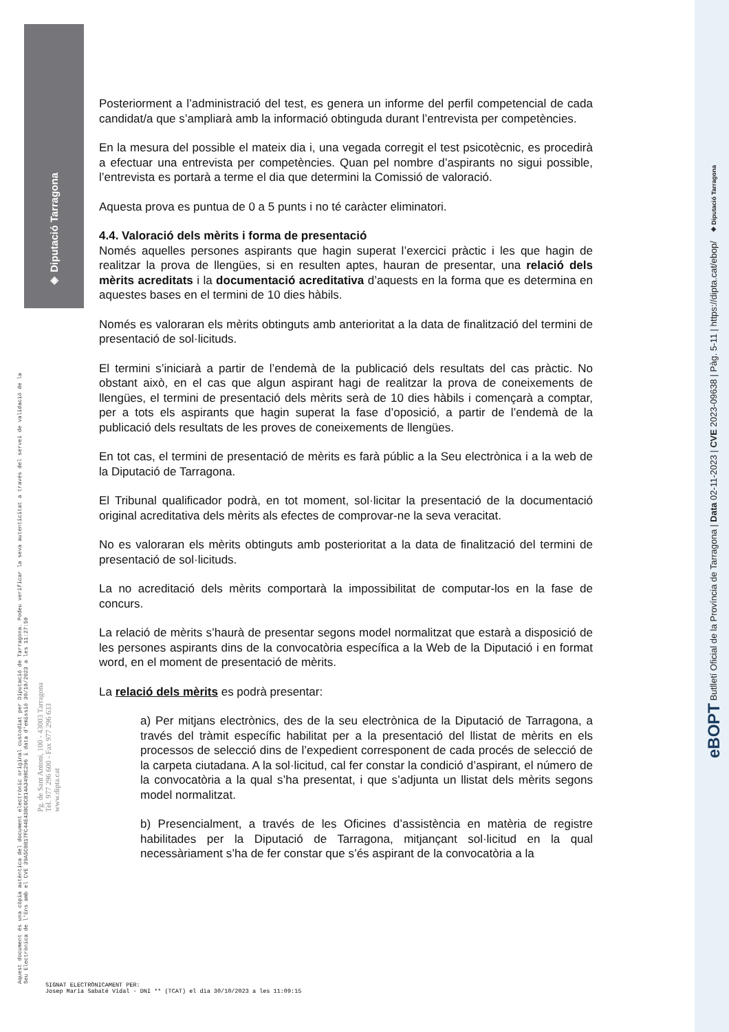◈ Diputació Tarragona
Aquest document és una còpia autèntica del document electrònic original custodiat per Diputació de Tarragona. Podeu verificar la seva autenticitat a través del servei de validació de la Seu Electrònica de l'Ens amb el CVE 39A5CBB17FC44E43BC0C814A3498C296 i data d'emissió 30/10/2023 a les 11:27:50
Pg. de Sant Antoni, 100 - 43003 Tarragona
Tel. 977 296 600 - Fax 977 296 633
www.dipta.cat
Posteriorment a l’administració del test, es genera un informe del perfil competencial de cada candidat/a que s’ampliarà amb la informació obtinguda durant l’entrevista per competències.
En la mesura del possible el mateix dia i, una vegada corregit el test psicotècnic, es procedirà a efectuar una entrevista per competències. Quan pel nombre d’aspirants no sigui possible, l’entrevista es portarà a terme el dia que determini la Comissió de valoració.
Aquesta prova es puntua de 0 a 5 punts i no té caràcter eliminatori.
4.4. Valoració dels mèrits i forma de presentació
Només aquelles persones aspirants que hagin superat l’exercici pràctic i les que hagin de realitzar la prova de llengües, si en resulten aptes, hauran de presentar, una relació dels mèrits acreditats i la documentació acreditativa d’aquests en la forma que es determina en aquestes bases en el termini de 10 dies hàbils.
Només es valoraran els mèrits obtinguts amb anterioritat a la data de finalització del termini de presentació de sol·licituds.
El termini s’iniciarà a partir de l’endemà de la publicació dels resultats del cas pràctic. No obstant això, en el cas que algun aspirant hagi de realitzar la prova de coneixements de llengües, el termini de presentació dels mèrits serà de 10 dies hàbils i començarà a comptar, per a tots els aspirants que hagin superat la fase d’oposició, a partir de l’endemà de la publicació dels resultats de les proves de coneixements de llengües.
En tot cas, el termini de presentació de mèrits es farà públic a la Seu electrònica i a la web de la Diputació de Tarragona.
El Tribunal qualificador podrà, en tot moment, sol·licitar la presentació de la documentació original acreditativa dels mèrits als efectes de comprovar-ne la seva veracitat.
No es valoraran els mèrits obtinguts amb posterioritat a la data de finalització del termini de presentació de sol·licituds.
La no acreditació dels mèrits comportarà la impossibilitat de computar-los en la fase de concurs.
La relació de mèrits s’haurà de presentar segons model normalitzat que estarà a disposició de les persones aspirants dins de la convocatòria específica a la Web de la Diputació i en format word, en el moment de presentació de mèrits.
La relació dels mèrits es podrà presentar:
a) Per mitjans electrònics, des de la seu electrònica de la Diputació de Tarragona, a través del tràmit específic habilitat per a la presentació del llistat de mèrits en els processos de selecció dins de l’expedient corresponent de cada procés de selecció de la carpeta ciutadana. A la sol·licitud, cal fer constar la condició d’aspirant, el número de la convocatòria a la qual s’ha presentat, i que s’adjunta un llistat dels mèrits segons model normalitzat.
b) Presencialment, a través de les Oficines d’assistència en matèria de registre habilitades per la Diputació de Tarragona, mitjançant sol·licitud en la qual necessàriament s’ha de fer constar que s’és aspirant de la convocatòria a la
SIGNAT ELECTRÒNICAMENT PER:
Josep Maria Sabaté Vidal - DNI ** (TCAT) el dia 30/10/2023 a les 11:09:15
eBOPT Butlletí Oficial de la Província de Tarragona | Data 02-11-2023 | CVE 2023-09638 | Pàg. 5-11 | https://dipta.cat/ebop/ ◈ Diputació Tarragona